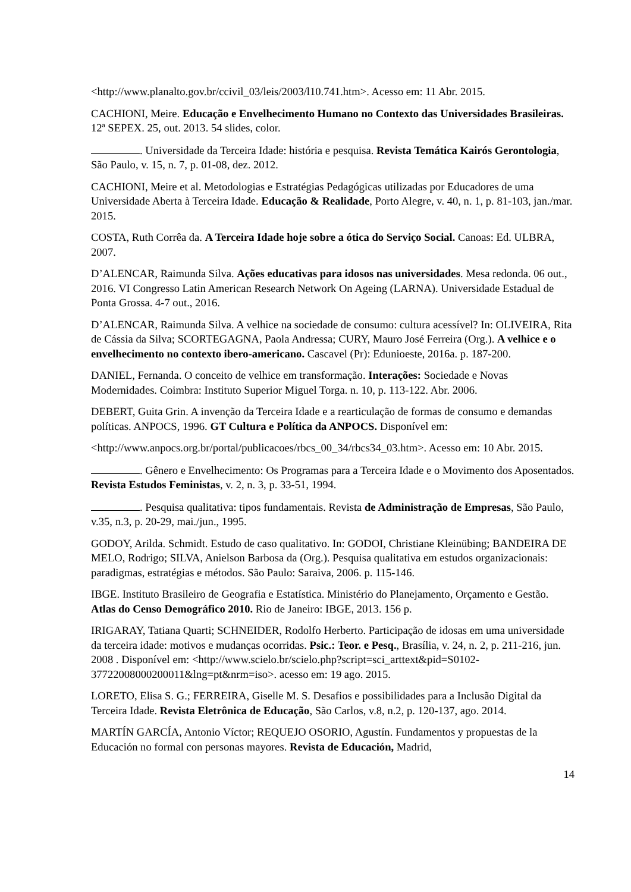<http://www.planalto.gov.br/ccivil_03/leis/2003/l10.741.htm>. Acesso em: 11 Abr. 2015.
CACHIONI, Meire. Educação e Envelhecimento Humano no Contexto das Universidades Brasileiras. 12ª SEPEX. 25, out. 2013. 54 slides, color.
. Universidade da Terceira Idade: história e pesquisa. Revista Temática Kairós Gerontologia, São Paulo, v. 15, n. 7, p. 01-08, dez. 2012.
CACHIONI, Meire et al. Metodologias e Estratégias Pedagógicas utilizadas por Educadores de uma Universidade Aberta à Terceira Idade. Educação & Realidade, Porto Alegre, v. 40, n. 1, p. 81-103, jan./mar. 2015.
COSTA, Ruth Corrêa da. A Terceira Idade hoje sobre a ótica do Serviço Social. Canoas: Ed. ULBRA, 2007.
D’ALENCAR, Raimunda Silva. Ações educativas para idosos nas universidades. Mesa redonda. 06 out., 2016. VI Congresso Latin American Research Network On Ageing (LARNA). Universidade Estadual de Ponta Grossa. 4-7 out., 2016.
D’ALENCAR, Raimunda Silva. A velhice na sociedade de consumo: cultura acessível? In: OLIVEIRA, Rita de Cássia da Silva; SCORTEGAGNA, Paola Andressa; CURY, Mauro José Ferreira (Org.). A velhice e o envelhecimento no contexto ibero-americano. Cascavel (Pr): Edunioeste, 2016a. p. 187-200.
DANIEL, Fernanda. O conceito de velhice em transformação. Interações: Sociedade e Novas Modernidades. Coimbra: Instituto Superior Miguel Torga. n. 10, p. 113-122. Abr. 2006.
DEBERT, Guita Grin. A invenção da Terceira Idade e a rearticulação de formas de consumo e demandas políticas. ANPOCS, 1996. GT Cultura e Política da ANPOCS. Disponível em:
<http://www.anpocs.org.br/portal/publicacoes/rbcs_00_34/rbcs34_03.htm>. Acesso em: 10 Abr. 2015.
. Gênero e Envelhecimento: Os Programas para a Terceira Idade e o Movimento dos Aposentados. Revista Estudos Feministas, v. 2, n. 3, p. 33-51, 1994.
. Pesquisa qualitativa: tipos fundamentais. Revista de Administração de Empresas, São Paulo, v.35, n.3, p. 20-29, mai./jun., 1995.
GODOY, Arilda. Schmidt. Estudo de caso qualitativo. In: GODOI, Christiane Kleinübing; BANDEIRA DE MELO, Rodrigo; SILVA, Anielson Barbosa da (Org.). Pesquisa qualitativa em estudos organizacionais: paradigmas, estratégias e métodos. São Paulo: Saraiva, 2006. p. 115-146.
IBGE. Instituto Brasileiro de Geografia e Estatística. Ministério do Planejamento, Orçamento e Gestão. Atlas do Censo Demográfico 2010. Rio de Janeiro: IBGE, 2013. 156 p.
IRIGARAY, Tatiana Quarti; SCHNEIDER, Rodolfo Herberto. Participação de idosas em uma universidade da terceira idade: motivos e mudanças ocorridas. Psic.: Teor. e Pesq., Brasília, v. 24, n. 2, p. 211-216, jun. 2008 . Disponível em: <http://www.scielo.br/scielo.php?script=sci_arttext&pid=S0102-37722008000200011&lng=pt&nrm=iso>. acesso em: 19 ago. 2015.
LORETO, Elisa S. G.; FERREIRA, Giselle M. S. Desafios e possibilidades para a Inclusão Digital da Terceira Idade. Revista Eletrônica de Educação, São Carlos, v.8, n.2, p. 120-137, ago. 2014.
MARTÍN GARCÍA, Antonio Víctor; REQUEJO OSORIO, Agustín. Fundamentos y propuestas de la Educación no formal con personas mayores. Revista de Educación, Madrid,
14